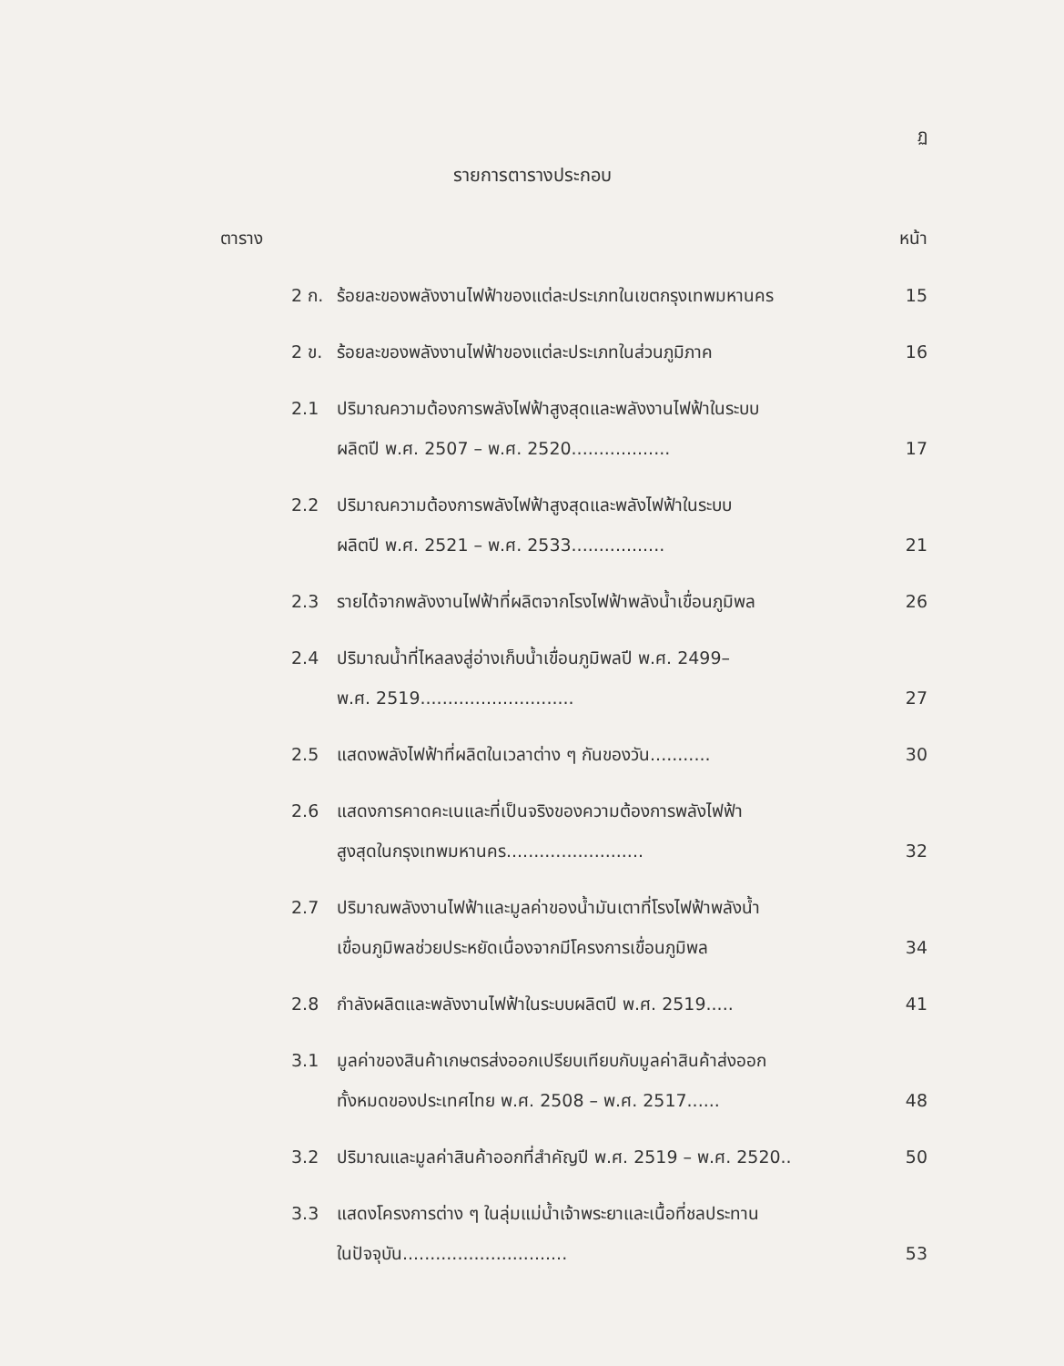ฏ
รายการตารางประกอบ
ตาราง หน้า
2 ก. ร้อยละของพลังงานไฟฟ้าของแต่ละประเภทในเขตกรุงเทพมหานคร 15
2 ข. ร้อยละของพลังงานไฟฟ้าของแต่ละประเภทในส่วนภูมิภาค 16
2.1 ปริมาณความต้องการพลังไฟฟ้าสูงสุดและพลังงานไฟฟ้าในระบบ
ผลิตปี พ.ศ. 2507 – พ.ศ. 2520.................. 17
2.2 ปริมาณความต้องการพลังไฟฟ้าสูงสุดและพลังไฟฟ้าในระบบ
ผลิตปี พ.ศ. 2521 – พ.ศ. 2533................. 21
2.3 รายได้จากพลังงานไฟฟ้าที่ผลิตจากโรงไฟฟ้าพลังน้ำเขื่อนภูมิพล 26
2.4 ปริมาณน้ำที่ไหลลงสู่อ่างเก็บน้ำเขื่อนภูมิพลปี พ.ศ. 2499–
พ.ศ. 2519............................ 27
2.5 แสดงพลังไฟฟ้าที่ผลิตในเวลาต่าง ๆ กันของวัน........... 30
2.6 แสดงการคาดคะเนและที่เป็นจริงของความต้องการพลังไฟฟ้า
สูงสุดในกรุงเทพมหานคร......................... 32
2.7 ปริมาณพลังงานไฟฟ้าและมูลค่าของน้ำมันเตาที่โรงไฟฟ้าพลังน้ำ
เขื่อนภูมิพลช่วยประหยัดเนื่องจากมีโครงการเขื่อนภูมิพล 34
2.8 กำลังผลิตและพลังงานไฟฟ้าในระบบผลิตปี พ.ศ. 2519..... 41
3.1 มูลค่าของสินค้าเกษตรส่งออกเปรียบเทียบกับมูลค่าสินค้าส่งออก
ทั้งหมดของประเทศไทย พ.ศ. 2508 – พ.ศ. 2517...... 48
3.2 ปริมาณและมูลค่าสินค้าออกที่สำคัญปี พ.ศ. 2519 – พ.ศ. 2520.. 50
3.3 แสดงโครงการต่าง ๆ ในลุ่มแม่น้ำเจ้าพระยาและเนื้อที่ชลประทาน
ในปัจจุบัน.............................. 53